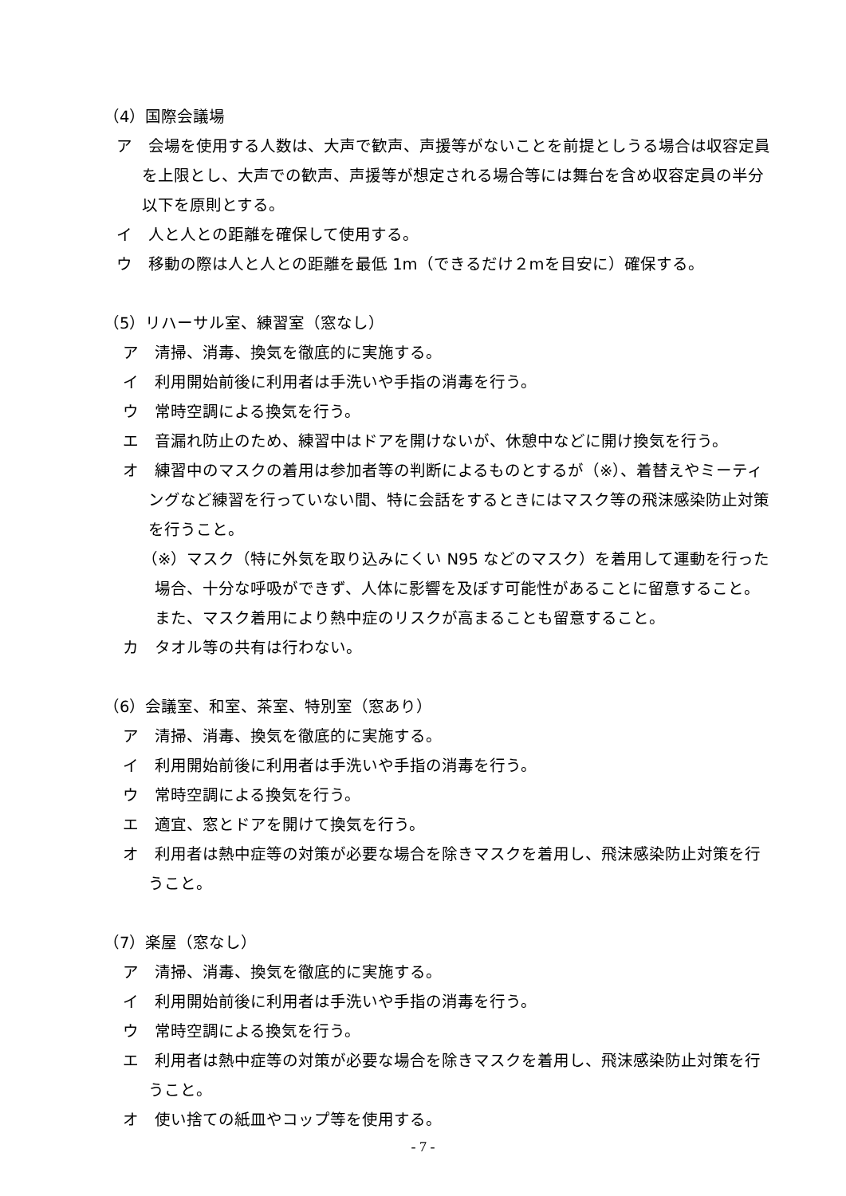（4）国際会議場
ア　会場を使用する人数は、大声で歓声、声援等がないことを前提としうる場合は収容定員を上限とし、大声での歓声、声援等が想定される場合等には舞台を含め収容定員の半分以下を原則とする。
イ　人と人との距離を確保して使用する。
ウ　移動の際は人と人との距離を最低 1m（できるだけ２mを目安に）確保する。
（5）リハーサル室、練習室（窓なし）
ア　清掃、消毒、換気を徹底的に実施する。
イ　利用開始前後に利用者は手洗いや手指の消毒を行う。
ウ　常時空調による換気を行う。
エ　音漏れ防止のため、練習中はドアを開けないが、休憩中などに開け換気を行う。
オ　練習中のマスクの着用は参加者等の判断によるものとするが（※）、着替えやミーティングなど練習を行っていない間、特に会話をするときにはマスク等の飛沫感染防止対策を行うこと。
（※）マスク（特に外気を取り込みにくい N95 などのマスク）を着用して運動を行った場合、十分な呼吸ができず、人体に影響を及ぼす可能性があることに留意すること。また、マスク着用により熱中症のリスクが高まることも留意すること。
カ　タオル等の共有は行わない。
（6）会議室、和室、茶室、特別室（窓あり）
ア　清掃、消毒、換気を徹底的に実施する。
イ　利用開始前後に利用者は手洗いや手指の消毒を行う。
ウ　常時空調による換気を行う。
エ　適宜、窓とドアを開けて換気を行う。
オ　利用者は熱中症等の対策が必要な場合を除きマスクを着用し、飛沫感染防止対策を行うこと。
（7）楽屋（窓なし）
ア　清掃、消毒、換気を徹底的に実施する。
イ　利用開始前後に利用者は手洗いや手指の消毒を行う。
ウ　常時空調による換気を行う。
エ　利用者は熱中症等の対策が必要な場合を除きマスクを着用し、飛沫感染防止対策を行うこと。
オ　使い捨ての紙皿やコップ等を使用する。
- 7 -